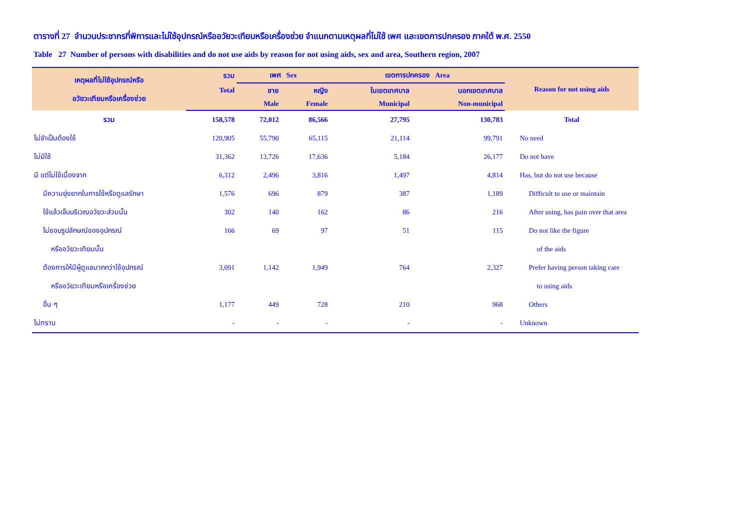ตารางที่ 27 จำนวนประชากรที่พิการและไม่ใช้อุปกรณ์หรืออวัยวะเทียมหรือเครื่องช่วย จำแนกตามเหตุผลที่ไม่ใช้ เพศ และเขตการปกครอง ภาคใต้ พ.ศ. 2550
Table 27 Number of persons with disabilities and do not use aids by reason for not using aids, sex and area, Southern region, 2007
| เหตุผลที่ไม่ใช้อุปกรณ์หรือ อวัยวะเทียมหรือเครื่องช่วย | รวม | เพศ Sex | | เขตการปกครอง Area | | Reason for not using aids |
| --- | --- | --- | --- | --- | --- | --- |
| | Total | ชาย | หญิง | ในเขตเทศบาล | นอกเขตเทศบาล | |
| | | Male | Female | Municipal | Non-municipal | |
| รวม | 158,578 | 72,012 | 86,566 | 27,795 | 130,783 | Total |
| ไม่จำเป็นต้องใช้ | 120,905 | 55,790 | 65,115 | 21,114 | 99,791 | No need |
| ไม่มีใช้ | 31,362 | 13,726 | 17,636 | 5,184 | 26,177 | Do not have |
| มี แต่ไม่ใช้เนื่องจาก | 6,312 | 2,496 | 3,816 | 1,497 | 4,814 | Has, but do not use because |
| มีความยุ่งยากในการใช้หรือดูแลรักษา | 1,576 | 696 | 879 | 387 | 1,189 | Difficult to use or maintain |
| ใช้แล้วเจ็บบริเวณอวัยวะส่วนนั้น | 302 | 140 | 162 | 86 | 216 | After using, has pain over that area |
| ไม่ชอบรูปลักษณ์ของอุปกรณ์ | 166 | 69 | 97 | 51 | 115 | Do not like the figure |
| หรืออวัยวะเทียมนั้น | | | | | | of the aids |
| ต้องการให้มีผู้ดูแลมากกว่าใช้อุปกรณ์ | 3,091 | 1,142 | 1,949 | 764 | 2,327 | Prefer having person taking care |
| หรืออวัยวะเทียมหรือเครื่องช่วย | | | | | | to using aids |
| อื่น ๆ | 1,177 | 449 | 728 | 210 | 968 | Others |
| ไม่ทราบ | - | - | - | - | - | Unknown |